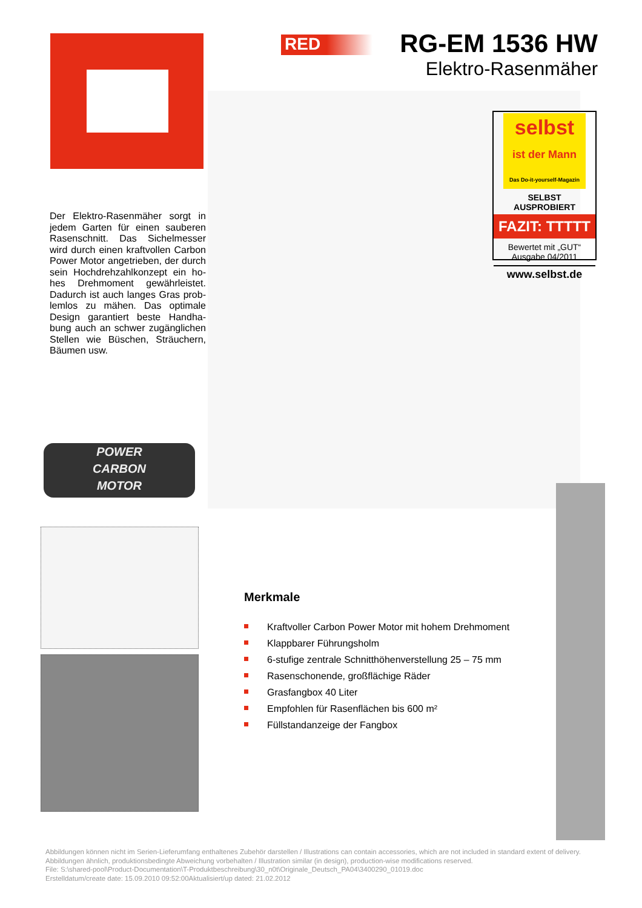RED
RG-EM 1536 HW
Elektro-Rasenmäher
selbst
ist der Mann
Das Do-it-yourself-Magazin
SELBST AUSPROBIERT
FAZIT: TTTTT
Bewertet mit „GUT“
Ausgabe 04/2011
www.selbst.de
Der Elektro-Rasenmäher sorgt in jedem Garten für einen sauberen Rasenschnitt. Das Sichelmesser wird durch einen kraftvollen Carbon Power Motor angetrieben, der durch sein Hochdrehzahlkonzept ein ho-hes Drehmoment gewährleistet. Dadurch ist auch langes Gras prob-lemlos zu mähen. Das optimale Design garantiert beste Handha-bung auch an schwer zugänglichen Stellen wie Büschen, Sträuchern, Bäumen usw.
POWER
CARBON
MOTOR
Merkmale
Kraftvoller Carbon Power Motor mit hohem Drehmoment
Klappbarer Führungsholm
6-stufige zentrale Schnitthöhenverstellung 25 – 75 mm
Rasenschonende, großflächige Räder
Grasfangbox 40 Liter
Empfohlen für Rasenflächen bis 600 m²
Füllstandanzeige der Fangbox
Abbildungen können nicht im Serien-Lieferumfang enthaltenes Zubehör darstellen / Illustrations can contain accessories, which are not included in standard extent of delivery. Abbildungen ähnlich, produktionsbedingte Abweichung vorbehalten / Illustration similar (in design), production-wise modifications reserved.
File: S:\shared-pool\Product-Documentation\T-Produktbeschreibung\30_n0t\Originale_Deutsch_PA04\3400290_01019.doc
Erstelldatum/create date: 15.09.2010 09:52:00Aktualisiert/up dated: 21.02.2012